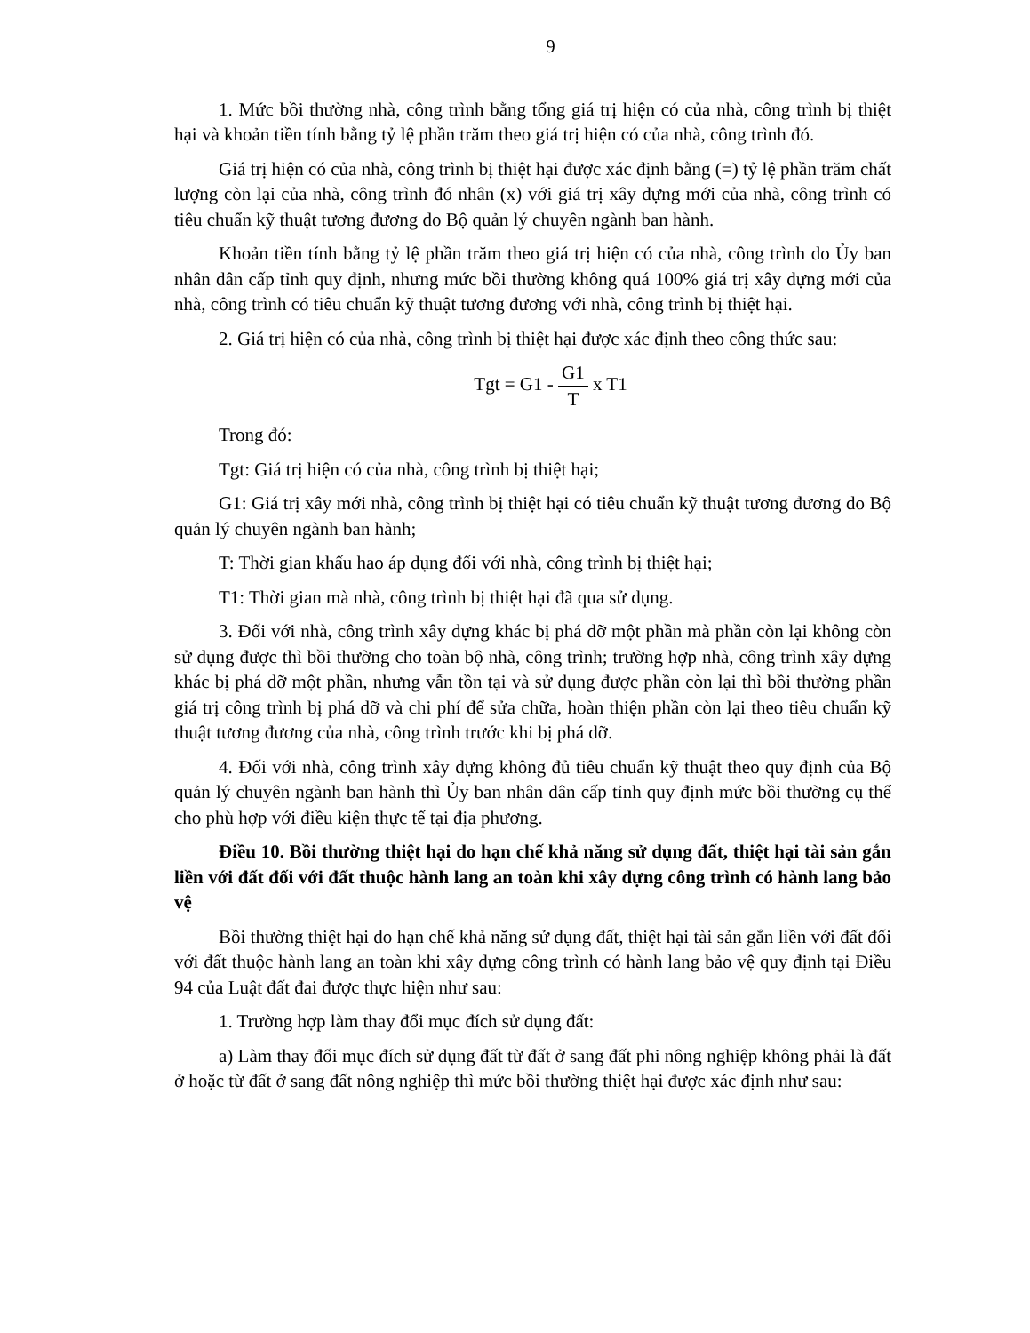9
1. Mức bồi thường nhà, công trình bằng tổng giá trị hiện có của nhà, công trình bị thiệt hại và khoản tiền tính bằng tỷ lệ phần trăm theo giá trị hiện có của nhà, công trình đó.
Giá trị hiện có của nhà, công trình bị thiệt hại được xác định bằng (=) tỷ lệ phần trăm chất lượng còn lại của nhà, công trình đó nhân (x) với giá trị xây dựng mới của nhà, công trình có tiêu chuẩn kỹ thuật tương đương do Bộ quản lý chuyên ngành ban hành.
Khoản tiền tính bằng tỷ lệ phần trăm theo giá trị hiện có của nhà, công trình do Ủy ban nhân dân cấp tỉnh quy định, nhưng mức bồi thường không quá 100% giá trị xây dựng mới của nhà, công trình có tiêu chuẩn kỹ thuật tương đương với nhà, công trình bị thiệt hại.
2. Giá trị hiện có của nhà, công trình bị thiệt hại được xác định theo công thức sau:
Tgt = G1 - G1 T x T1
Trong đó:
Tgt: Giá trị hiện có của nhà, công trình bị thiệt hại;
G1: Giá trị xây mới nhà, công trình bị thiệt hại có tiêu chuẩn kỹ thuật tương đương do Bộ quản lý chuyên ngành ban hành;
T: Thời gian khấu hao áp dụng đối với nhà, công trình bị thiệt hại;
T1: Thời gian mà nhà, công trình bị thiệt hại đã qua sử dụng.
3. Đối với nhà, công trình xây dựng khác bị phá dỡ một phần mà phần còn lại không còn sử dụng được thì bồi thường cho toàn bộ nhà, công trình; trường hợp nhà, công trình xây dựng khác bị phá dỡ một phần, nhưng vẫn tồn tại và sử dụng được phần còn lại thì bồi thường phần giá trị công trình bị phá dỡ và chi phí để sửa chữa, hoàn thiện phần còn lại theo tiêu chuẩn kỹ thuật tương đương của nhà, công trình trước khi bị phá dỡ.
4. Đối với nhà, công trình xây dựng không đủ tiêu chuẩn kỹ thuật theo quy định của Bộ quản lý chuyên ngành ban hành thì Ủy ban nhân dân cấp tỉnh quy định mức bồi thường cụ thể cho phù hợp với điều kiện thực tế tại địa phương.
Điều 10. Bồi thường thiệt hại do hạn chế khả năng sử dụng đất, thiệt hại tài sản gắn liền với đất đối với đất thuộc hành lang an toàn khi xây dựng công trình có hành lang bảo vệ
Bồi thường thiệt hại do hạn chế khả năng sử dụng đất, thiệt hại tài sản gắn liền với đất đối với đất thuộc hành lang an toàn khi xây dựng công trình có hành lang bảo vệ quy định tại Điều 94 của Luật đất đai được thực hiện như sau:
1. Trường hợp làm thay đổi mục đích sử dụng đất:
a) Làm thay đổi mục đích sử dụng đất từ đất ở sang đất phi nông nghiệp không phải là đất ở hoặc từ đất ở sang đất nông nghiệp thì mức bồi thường thiệt hại được xác định như sau: